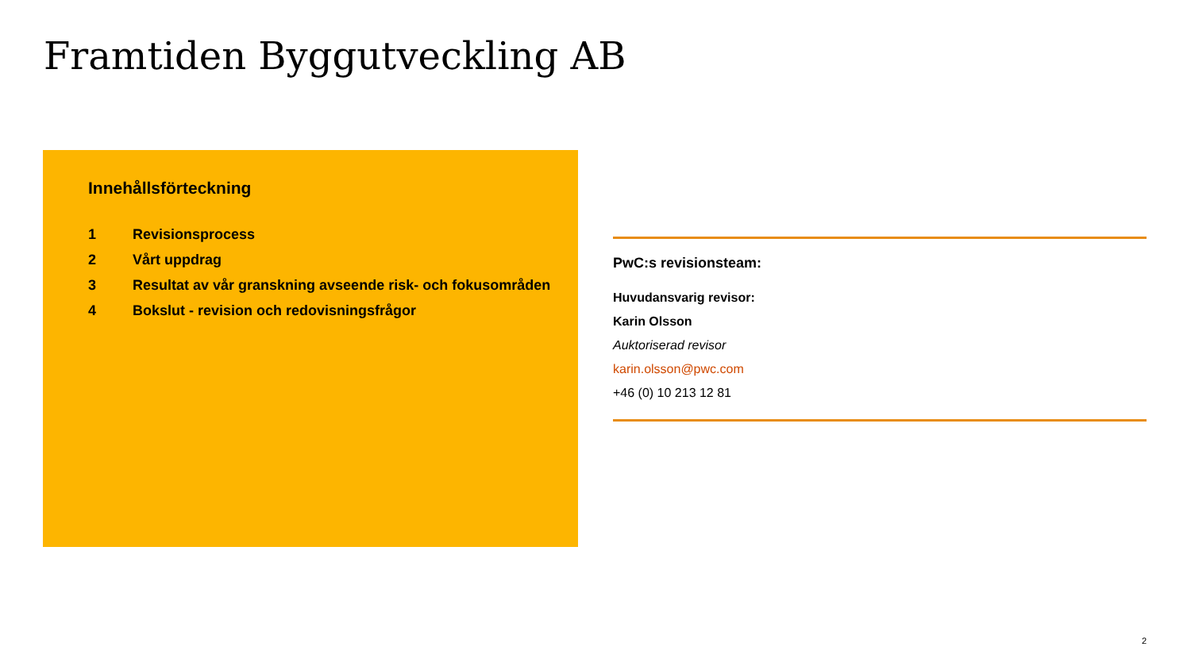Framtiden Byggutveckling AB
Innehållsförteckning
1 Revisionsprocess
2 Vårt uppdrag
3 Resultat av vår granskning avseende risk- och fokusområden
4 Bokslut - revision och redovisningsfrågor
PwC:s revisionsteam:
Huvudansvarig revisor:
Karin Olsson
Auktoriserad revisor
karin.olsson@pwc.com
+46 (0) 10 213 12 81
2